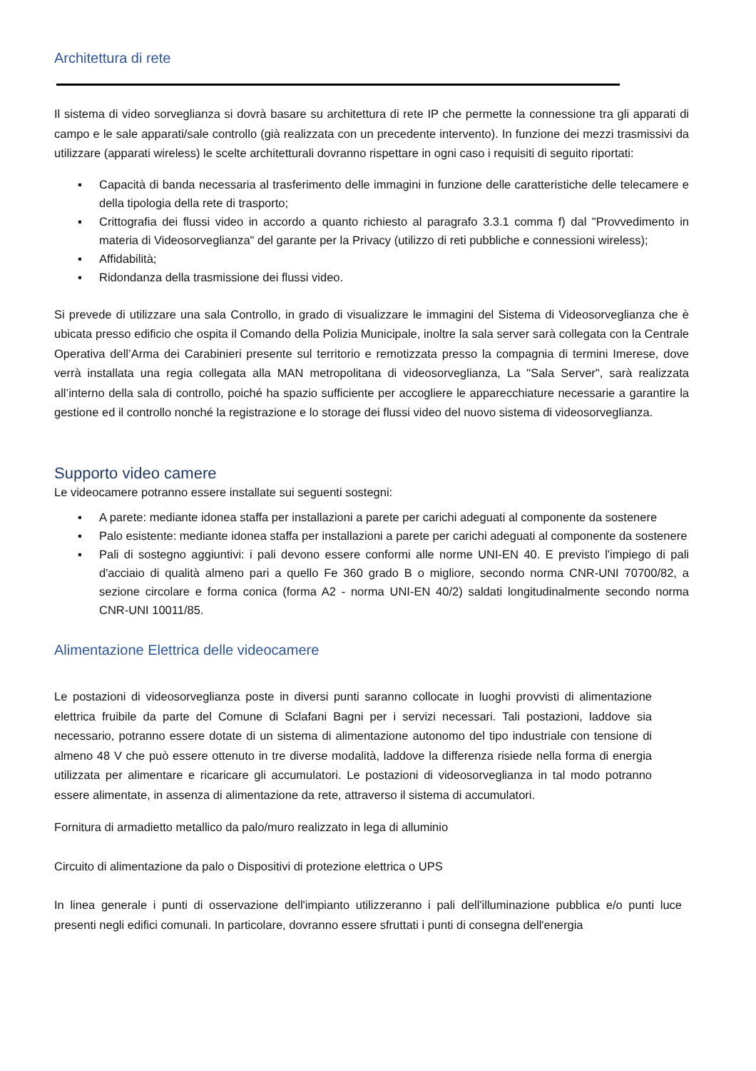Architettura di rete
Il sistema di video sorveglianza si dovrà basare su architettura di rete IP che permette la connessione tra gli apparati di campo e le sale apparati/sale controllo (già realizzata con un precedente intervento). In funzione dei mezzi trasmissivi da utilizzare (apparati wireless) le scelte architetturali dovranno rispettare in ogni caso i requisiti di seguito riportati:
▪ Capacità di banda necessaria al trasferimento delle immagini in funzione delle caratteristiche delle telecamere e della tipologia della rete di trasporto;
▪ Crittografia dei flussi video in accordo a quanto richiesto al paragrafo 3.3.1 comma f) dal "Provvedimento in materia di Videosorveglianza" del garante per la Privacy (utilizzo di reti pubbliche e connessioni wireless);
▪ Affidabilità;
▪ Ridondanza della trasmissione dei flussi video.
Si prevede di utilizzare una sala Controllo, in grado di visualizzare le immagini del Sistema di Videosorveglianza che è ubicata presso edificio che ospita il Comando della Polizia Municipale, inoltre la sala server sarà collegata con la Centrale Operativa dell’Arma dei Carabinieri presente sul territorio e remotizzata presso la compagnia di termini Imerese, dove verrà installata una regia collegata alla MAN metropolitana di videosorveglianza, La "Sala Server", sarà realizzata all’interno della sala di controllo, poiché ha spazio sufficiente per accogliere le apparecchiature necessarie a garantire la gestione ed il controllo nonché la registrazione e lo storage dei flussi video del nuovo sistema di videosorveglianza.
Supporto video camere
Le videocamere potranno essere installate sui seguenti sostegni:
▪ A parete: mediante idonea staffa per installazioni a parete per carichi adeguati al componente da sostenere
▪ Palo esistente: mediante idonea staffa per installazioni a parete per carichi adeguati al componente da sostenere
▪ Pali di sostegno aggiuntivi: i pali devono essere conformi alle norme UNI-EN 40. E previsto l'impiego di pali d'acciaio di qualità almeno pari a quello Fe 360 grado B o migliore, secondo norma CNR-UNI 70700/82, a sezione circolare e forma conica (forma A2 - norma UNI-EN 40/2) saldati longitudinalmente secondo norma CNR-UNI 10011/85.
Alimentazione Elettrica delle videocamere
Le postazioni di videosorveglianza poste in diversi punti saranno collocate in luoghi provvisti di alimentazione elettrica fruibile da parte del Comune di Sclafani Bagni per i servizi necessari. Tali postazioni, laddove sia necessario, potranno essere dotate di un sistema di alimentazione autonomo del tipo industriale con tensione di almeno 48 V che può essere ottenuto in tre diverse modalità, laddove la differenza risiede nella forma di energia utilizzata per alimentare e ricaricare gli accumulatori. Le postazioni di videosorveglianza in tal modo potranno essere alimentate, in assenza di alimentazione da rete, attraverso il sistema di accumulatori.
Fornitura di armadietto metallico da palo/muro realizzato in lega di alluminio
Circuito di alimentazione da palo o Dispositivi di protezione elettrica o UPS
In linea generale i punti di osservazione dell'impianto utilizzeranno i pali dell'illuminazione pubblica e/o punti luce presenti negli edifici comunali. In particolare, dovranno essere sfruttati i punti di consegna dell'energia